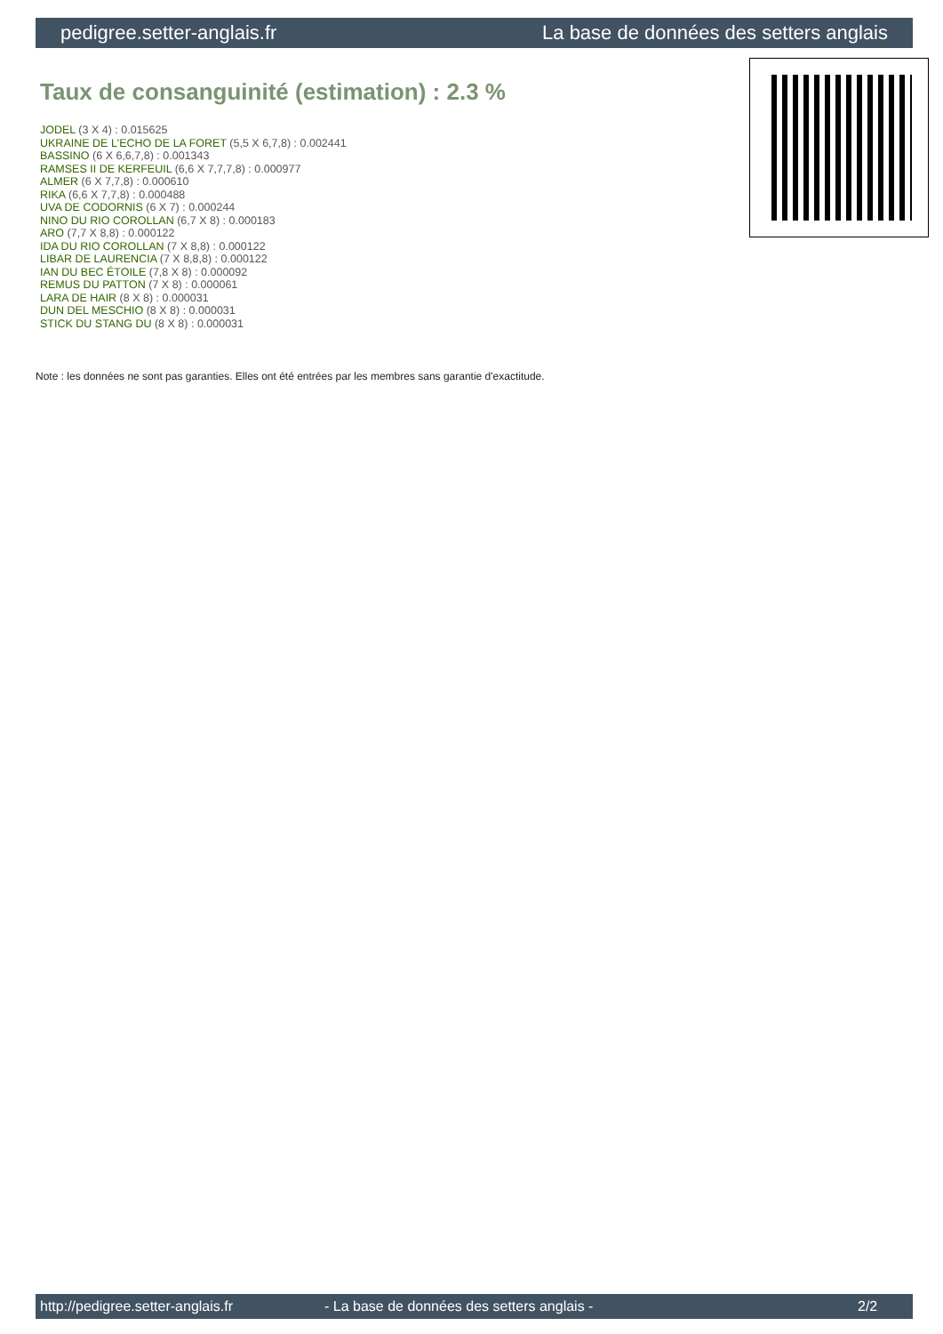pedigree.setter-anglais.fr La base de données des setters anglais
Taux de consanguinité (estimation) : 2.3 %
JODEL (3 X 4) : 0.015625
UKRAINE DE L'ECHO DE LA FORET (5,5 X 6,7,8) : 0.002441
BASSINO (6 X 6,6,7,8) : 0.001343
RAMSES II DE KERFEUIL (6,6 X 7,7,7,8) : 0.000977
ALMER (6 X 7,7,8) : 0.000610
RIKA (6,6 X 7,7,8) : 0.000488
UVA DE CODORNIS (6 X 7) : 0.000244
NINO DU RIO COROLLAN (6,7 X 8) : 0.000183
ARO (7,7 X 8,8) : 0.000122
IDA DU RIO COROLLAN (7 X 8,8) : 0.000122
LIBAR DE LAURENCIA (7 X 8,8,8) : 0.000122
IAN DU BEC ÉTOILE (7,8 X 8) : 0.000092
REMUS DU PATTON (7 X 8) : 0.000061
LARA DE HAIR (8 X 8) : 0.000031
DUN DEL MESCHIO (8 X 8) : 0.000031
STICK DU STANG DU (8 X 8) : 0.000031
Note : les données ne sont pas garanties. Elles ont été entrées par les membres sans garantie d'exactitude.
http://pedigree.setter-anglais.fr - La base de données des setters anglais - 2/2